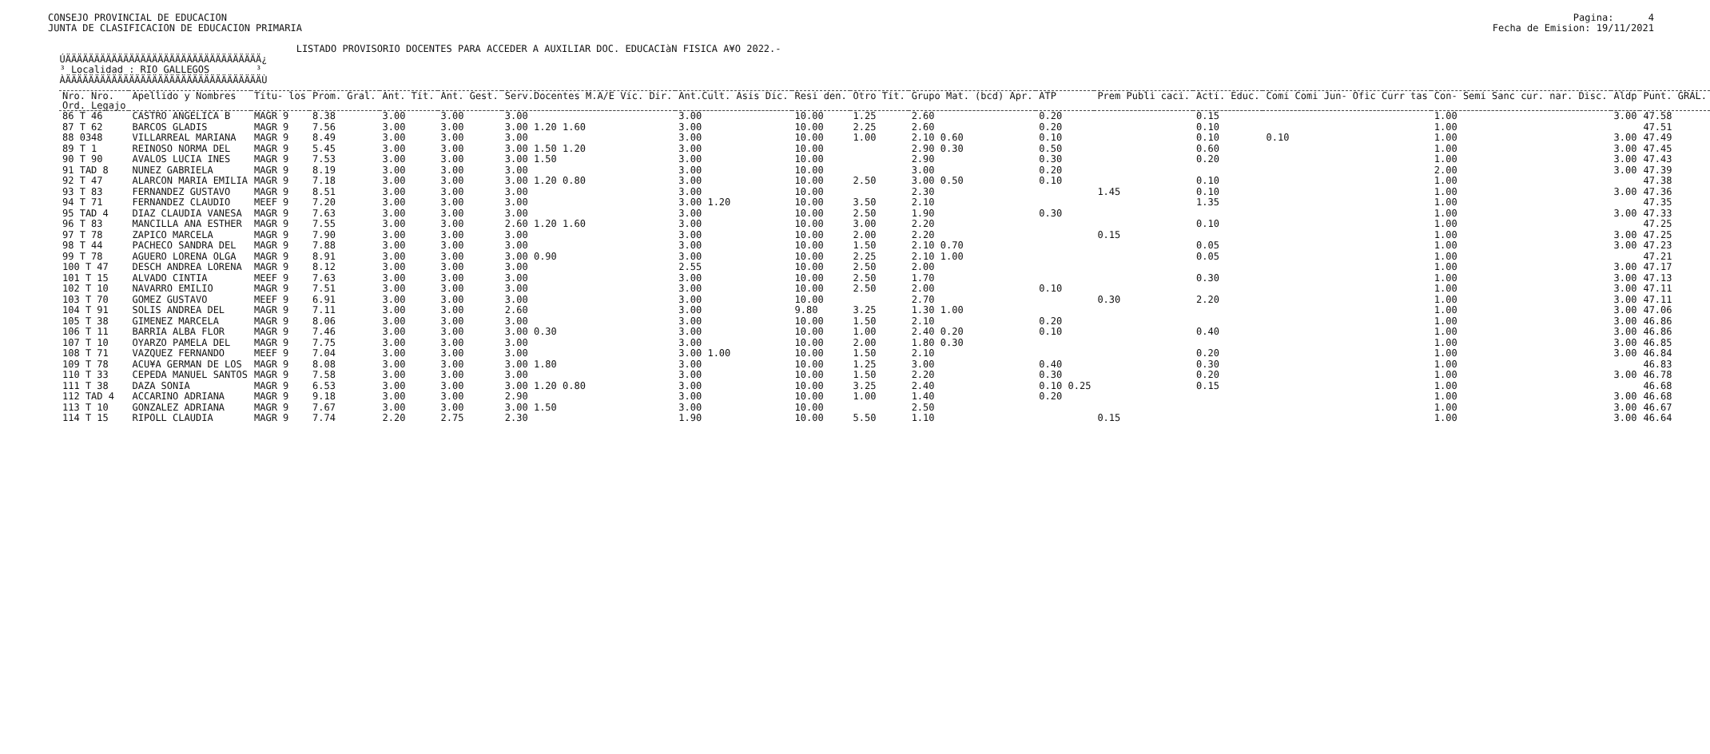CONSEJO PROVINCIAL DE EDUCACION JUNTA DE CLASIFICACION DE EDUCACION PRIMARIA LISTADO PROVISORIO DOCENTES PARA ACCEDER A AUXILIAR DOC. EDUCACIàN FISICA A¥O 2022.- ÚÄÄÄÄÄÄÄÄÄÄÄÄÄÄÄÄÄÄÄÄÄÄÄÄÄÄÄÄÄÄÄÄÄÄ¿ ³ Localidad : RIO GALLEGOS ³ ÀÄÄÄÄÄÄÄÄÄÄÄÄÄÄÄÄÄÄÄÄÄÄÄÄÄÄÄÄÄÄÄÄÄÄÙ
Pagina: 4 Fecha de Emision: 19/11/2021
| Nro. Nro. | Apellido y Nombres | Titu- los | Prom. Gral. | Ant. Tit. | Ant. Gest. | Serv.Docentes M.A/E Vic. Dir. | Ant.Cult. Asis Dic. | Resi den. | Otro Tit. | Grupo Mat. (bcd) Apr. | ATP | Prem Publi caci. | Acti. Educ. | Comi Comi Jun- Ofic Curr tas | Con- Semi Sanc cur. nar. Disc. | Aldp | Punt. GRAL. |
| --- | --- | --- | --- | --- | --- | --- | --- | --- | --- | --- | --- | --- | --- | --- | --- | --- | --- |
| Ord. Legajo | | | | | | | | | | | | | | | | | |
| 86 T 46 | CASTRO ANGELICA B | MAGR 9 | 8.38 | 3.00 | 3.00 | 3.00 | 3.00 | 10.00 | 1.25 | 2.60 | 0.20 | | 0.15 | | 1.00 | 3.00 | 47.58 |
| 87 T 62 | BARCOS GLADIS | MAGR 9 | 7.56 | 3.00 | 3.00 | 3.00 1.20 1.60 | 3.00 | 10.00 | 2.25 | 2.60 | 0.20 | | 0.10 | | 1.00 | | 47.51 |
| 88 0348 | VILLARREAL MARIANA | MAGR 9 | 8.49 | 3.00 | 3.00 | 3.00 | 3.00 | 10.00 | 1.00 | 2.10 0.60 | 0.10 | | 0.10 | 0.10 | 1.00 | 3.00 | 47.49 |
| 89 T 1 | REINOSO NORMA DEL | MAGR 9 | 5.45 | 3.00 | 3.00 | 3.00 1.50 1.20 | 3.00 | 10.00 | | 2.90 0.30 | 0.50 | | 0.60 | | 1.00 | 3.00 | 47.45 |
| 90 T 90 | AVALOS LUCIA INES | MAGR 9 | 7.53 | 3.00 | 3.00 | 3.00 1.50 | 3.00 | 10.00 | | 2.90 | 0.30 | | 0.20 | | 1.00 | 3.00 | 47.43 |
| 91 TAD 8 | NUNEZ GABRIELA | MAGR 9 | 8.19 | 3.00 | 3.00 | 3.00 | 3.00 | 10.00 | | 3.00 | 0.20 | | | | 2.00 | 3.00 | 47.39 |
| 92 T 47 | ALARCON MARIA EMILIA | MAGR 9 | 7.18 | 3.00 | 3.00 | 3.00 1.20 0.80 | 3.00 | 10.00 | 2.50 | 3.00 0.50 | 0.10 | | 0.10 | | 1.00 | | 47.38 |
| 93 T 83 | FERNANDEZ GUSTAVO | MAGR 9 | 8.51 | 3.00 | 3.00 | 3.00 | 3.00 | 10.00 | | 2.30 | | 1.45 | 0.10 | | 1.00 | 3.00 | 47.36 |
| 94 T 71 | FERNANDEZ CLAUDIO | MEEF 9 | 7.20 | 3.00 | 3.00 | 3.00 | 3.00 1.20 | 10.00 | 3.50 | 2.10 | | | 1.35 | | 1.00 | | 47.35 |
| 95 TAD 4 | DIAZ CLAUDIA VANESA | MAGR 9 | 7.63 | 3.00 | 3.00 | 3.00 | 3.00 | 10.00 | 2.50 | 1.90 | 0.30 | | | | 1.00 | 3.00 | 47.33 |
| 96 T 83 | MANCILLA ANA ESTHER | MAGR 9 | 7.55 | 3.00 | 3.00 | 2.60 1.20 1.60 | 3.00 | 10.00 | 3.00 | 2.20 | | | 0.10 | | 1.00 | | 47.25 |
| 97 T 78 | ZAPICO MARCELA | MAGR 9 | 7.90 | 3.00 | 3.00 | 3.00 | 3.00 | 10.00 | 2.00 | 2.20 | | 0.15 | | | 1.00 | 3.00 | 47.25 |
| 98 T 44 | PACHECO SANDRA DEL | MAGR 9 | 7.88 | 3.00 | 3.00 | 3.00 | 3.00 | 10.00 | 1.50 | 2.10 0.70 | | | 0.05 | | 1.00 | 3.00 | 47.23 |
| 99 T 78 | AGUERO LORENA OLGA | MAGR 9 | 8.91 | 3.00 | 3.00 | 3.00 0.90 | 3.00 | 10.00 | 2.25 | 2.10 1.00 | | | 0.05 | | 1.00 | | 47.21 |
| 100 T 47 | DESCH ANDREA LORENA | MAGR 9 | 8.12 | 3.00 | 3.00 | 3.00 | 2.55 | 10.00 | 2.50 | 2.00 | | | | | 1.00 | 3.00 | 47.17 |
| 101 T 15 | ALVADO CINTIA | MEEF 9 | 7.63 | 3.00 | 3.00 | 3.00 | 3.00 | 10.00 | 2.50 | 1.70 | | | 0.30 | | 1.00 | 3.00 | 47.13 |
| 102 T 10 | NAVARRO EMILIO | MAGR 9 | 7.51 | 3.00 | 3.00 | 3.00 | 3.00 | 10.00 | 2.50 | 2.00 | 0.10 | | | | 1.00 | 3.00 | 47.11 |
| 103 T 70 | GOMEZ GUSTAVO | MEEF 9 | 6.91 | 3.00 | 3.00 | 3.00 | 3.00 | 10.00 | | 2.70 | | 0.30 | 2.20 | | 1.00 | 3.00 | 47.11 |
| 104 T 91 | SOLIS ANDREA DEL | MAGR 9 | 7.11 | 3.00 | 3.00 | 2.60 | 3.00 | 9.80 | 3.25 | 1.30 1.00 | | | | | 1.00 | 3.00 | 47.06 |
| 105 T 38 | GIMENEZ MARCELA | MAGR 9 | 8.06 | 3.00 | 3.00 | 3.00 | 3.00 | 10.00 | 1.50 | 2.10 | 0.20 | | | | 1.00 | 3.00 | 46.86 |
| 106 T 11 | BARRIA ALBA FLOR | MAGR 9 | 7.46 | 3.00 | 3.00 | 3.00 0.30 | 3.00 | 10.00 | 1.00 | 2.40 0.20 | 0.10 | | 0.40 | | 1.00 | 3.00 | 46.86 |
| 107 T 10 | OYARZO PAMELA DEL | MAGR 9 | 7.75 | 3.00 | 3.00 | 3.00 | 3.00 | 10.00 | 2.00 | 1.80 0.30 | | | | | 1.00 | 3.00 | 46.85 |
| 108 T 71 | VAZQUEZ FERNANDO | MEEF 9 | 7.04 | 3.00 | 3.00 | 3.00 | 3.00 1.00 | 10.00 | 1.50 | 2.10 | | | 0.20 | | 1.00 | 3.00 | 46.84 |
| 109 T 78 | ACU¥A GERMAN DE LOS | MAGR 9 | 8.08 | 3.00 | 3.00 | 3.00 1.80 | 3.00 | 10.00 | 1.25 | 3.00 | 0.40 | | 0.30 | | 1.00 | | 46.83 |
| 110 T 33 | CEPEDA MANUEL SANTOS | MAGR 9 | 7.58 | 3.00 | 3.00 | 3.00 | 3.00 | 10.00 | 1.50 | 2.20 | 0.30 | | 0.20 | | 1.00 | 3.00 | 46.78 |
| 111 T 38 | DAZA SONIA | MAGR 9 | 6.53 | 3.00 | 3.00 | 3.00 1.20 0.80 | 3.00 | 10.00 | 3.25 | 2.40 | 0.10 0.25 | | 0.15 | | 1.00 | | 46.68 |
| 112 TAD 4 | ACCARINO ADRIANA | MAGR 9 | 9.18 | 3.00 | 3.00 | 2.90 | 3.00 | 10.00 | 1.00 | 1.40 | 0.20 | | | | 1.00 | 3.00 | 46.68 |
| 113 T 10 | GONZALEZ ADRIANA | MAGR 9 | 7.67 | 3.00 | 3.00 | 3.00 1.50 | 3.00 | 10.00 | | 2.50 | | | | | 1.00 | 3.00 | 46.67 |
| 114 T 15 | RIPOLL CLAUDIA | MAGR 9 | 7.74 | 2.20 | 2.75 | 2.30 | 1.90 | 10.00 | 5.50 | 1.10 | | 0.15 | | | 1.00 | 3.00 | 46.64 |